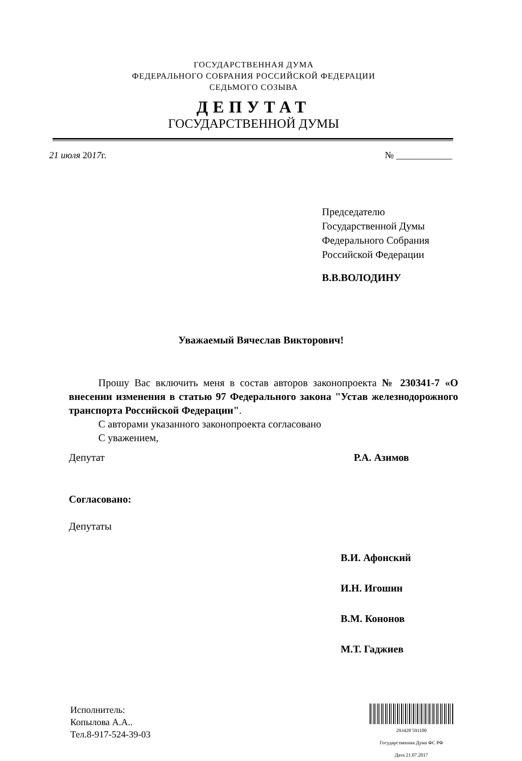ГОСУДАРСТВЕННАЯ ДУМА
ФЕДЕРАЛЬНОГО СОБРАНИЯ РОССИЙСКОЙ ФЕДЕРАЦИИ
СЕДЬМОГО СОЗЫВА
ДЕПУТАТ
ГОСУДАРСТВЕННОЙ ДУМЫ
21 июля 2017г. № ____________
Председателю
Государственной Думы
Федерального Собрания
Российской Федерации
В.В.ВОЛОДИНУ
Уважаемый Вячеслав Викторович!
Прошу Вас включить меня в состав авторов законопроекта № 230341-7 «О внесении изменения в статью 97 Федерального закона "Устав железнодорожного транспорта Российской Федерации".
С авторами указанного законопроекта согласовано
С уважением,
Депутат Р.А. Азимов
Согласовано:
Депутаты
В.И. Афонский
И.Н. Игошин
В.М. Кононов
М.Т. Гаджиев
Исполнитель:
Копылова А.А..
Тел.8-917-524-39-03
293428 591100
Государственная Дума ФС РФ
Дата 21.07.2017